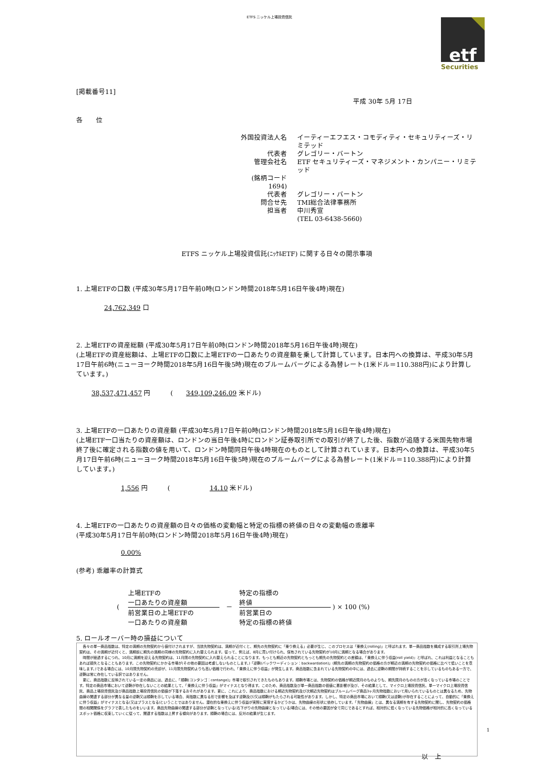ETFS ニッケル上場投資信託
etf
Securities
[掲載番号11]
平成 30年 5月 17日
各　　位
外国投資法人名
イーティーエフエス・コモディティ・セキュリティーズ・リミテッド
代表者
グレゴリー・バートン
管理会社名
ETF セキュリティーズ・マネジメント・カンパニー・リミテッド
(銘柄コード　1694)
代表者
グレゴリー・バートン
問合せ先
TMI総合法律事務所
担当者
中川秀宣
(TEL 03-6438-5660)
ETFS ニッケル上場投資信託(ﾆｯｹﾙETF) に関する日々の開示事項
1. 上場ETFの口数 (平成30年5月17日午前0時(ロンドン時間2018年5月16日午後4時)現在)
24,762,349 口
2. 上場ETFの資産総額 (平成30年5月17日午前0時(ロンドン時間2018年5月16日午後4時)現在)
(上場ETFの資産総額は、上場ETFの口数に上場ETFの一口あたりの資産額を乗して計算しています。日本円への換算は、平成30年5月17日午前6時(ニューヨーク時間2018年5月16日午後5時)現在のブルームバーグによる為替レート(1米ドル＝110.388円)により計算しています。)
38,537,471,457 円　　　(　　349,109,246.09 米ドル)
3. 上場ETFの一口あたりの資産額 (平成30年5月17日午前0時(ロンドン時間2018年5月16日午後4時)現在)
(上場ETF一口当たりの資産額は、ロンドンの当日午後4時にロンドン証券取引所での取引が終了した後、指数が追随する米国先物市場終了後に確定される指数の値を用いて、ロンドン時間同日午後4時現在のものとして計算されています。日本円への換算は、平成30年5月17日午前6時(ニューヨーク時間2018年5月16日午後5時)現在のブルームバーグによる為替レート(1米ドル＝110.388円)により計算しています。)
1,556 円　　　(　　　　　　14.10 米ドル)
4. 上場ETFの一口あたりの資産額の日々の価格の変動幅と特定の指標の終値の日々の変動幅の乖離率
(平成30年5月17日午前0時(ロンドン時間2018年5月16日午後4時)現在)
0.00%
(参考) 乖離率の計算式
( 　
上場ETFの
一口あたりの資産額
前営業日の上場ETFの
一口あたりの資産額
　－　
特定の指標の
終値
前営業日の
特定の指標の終値
) × 100 (%)
5. ロールオーバー時の損益について
　各々の単一商品指数は、特定の満期の先物契約から値付けされますが、当該先物契約は、満期が近付くと、期先の先物契約に「乗り換える」必要が生じ、このプロセスは「乗換え(rolling)」と呼ばれます。単一商品指数を構成する取引所上場先物契約は、その満期が近付くと、満期前に期先の満期の同様の先物契約に入れ替えられます。従って、例えば、8月に買い付けられ、保有されている先物契約が10月に満期となる場合があります。
　時間が経過するにつれ、10月に満期を迎える先物契約は、11月限の先物契約に入れ替えられることになります。もっとも期近の先物契約ともっとも期先の先物契約との差額は、「乗換えに伴う収益(roll yield)」と呼ばれ、これは利益となることもあれば損失となることもあります。この先物契約にかかる市場が(その他の要因は考慮しないものとします。)「逆鞘(バックワーディション：backwardation)」(期先の満期の先物契約の価格の方が期近の満期の先物契約の価格に比べて低いことを意味します。)である場合には、10月限先物契約の売却が、11月限先物契約よりも高い価格で行われ、「乗換えに伴う収益」が発生します。商品指数に含まれている先物契約の中には、過去に逆鞘の期間が持続することを示しているものもある一方で、逆鞘は常に存在している訳ではありません。
　更に、商品指数に反映されている一定の商品には、過去に、「順鞘(コンタンゴ：contango)」市場で取引されてきたものもあります。順鞘市場とは、先物契約の価格が期近限月のものよりも、期先限月のものの方が高くなっている市場のことです。特定の商品市場において逆鞘が存在しないことの結果として、「乗換えに伴う収益」がマイナスとなり得ます。このため、商品指数及び単一商品指数の価値に悪影響が及び、その結果として、マイクロ上場投資信託、単一マイクロ上場投資信託、商品上場投資信託及び商品指数上場投資信託の価値が下落するおそれがあります。更に、これにより、商品指数における期近先物契約及び次期近先物契約はブルームバーグ商品3ヶ月先物指数において用いられているものとは異なるため、先物曲線の関連する部分が異なる量の逆鞘又は順鞘を示している場合、両指数に異なる形で影響を及ぼす逆鞘及び/又は順鞘がもたらされる可能性があります。しかし、特定の商品市場において順鞘(又は逆鞘)が存在することによって、自動的に「乗換えに伴う収益」がマイナスとなる(又はプラスとなる)ということではありません。潜在的な乗換えに伴う収益が実際に実現するかどうかは、先物曲線の形状に依存しています。「先物曲線」とは、異なる満期を有する先物契約に関し、先物契約の価格間の相関関係をグラフで表したものをいいます。商品先物曲線の関連する部分が逆鞘となっている(右下がりの先物曲線となっている)場合には、その他の要因が全て同じであるとすれば、相対的に低くなっている先物価格が相対的に高くなっているスポット価格に収束していくに従って、関連する指数は上昇する傾向があります。順鞘の場合には、反対の結果が生じます。
以　上
1